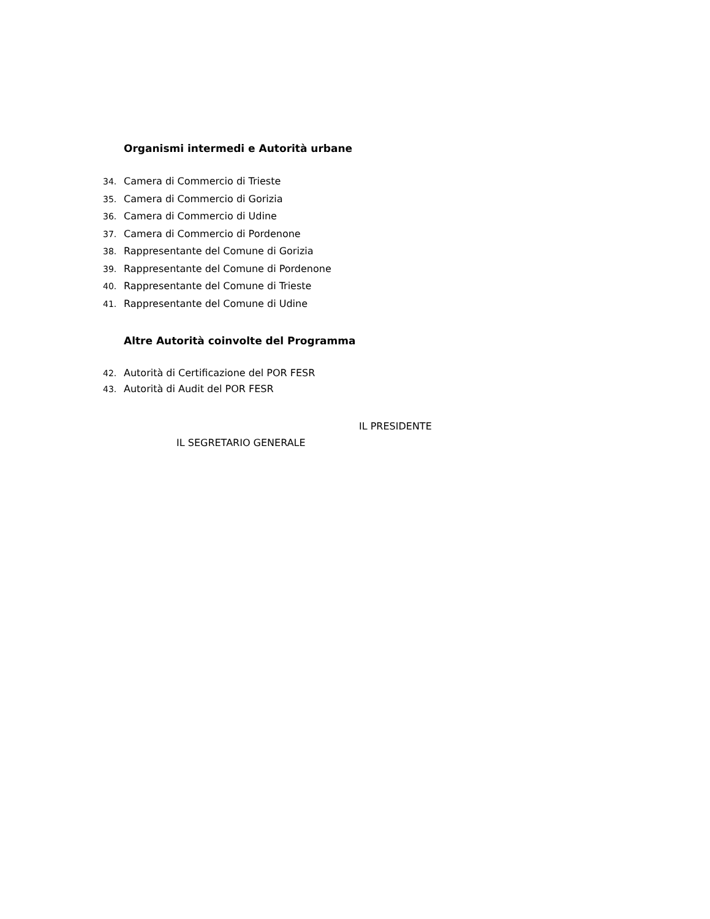Organismi intermedi e Autorità urbane
34. Camera di Commercio di Trieste
35. Camera di Commercio di Gorizia
36. Camera di Commercio di Udine
37. Camera di Commercio di Pordenone
38. Rappresentante del Comune di Gorizia
39. Rappresentante del Comune di Pordenone
40. Rappresentante del Comune di Trieste
41. Rappresentante del Comune di Udine
Altre Autorità coinvolte del Programma
42. Autorità di Certificazione del POR FESR
43. Autorità di Audit del POR FESR
IL PRESIDENTE
IL SEGRETARIO GENERALE